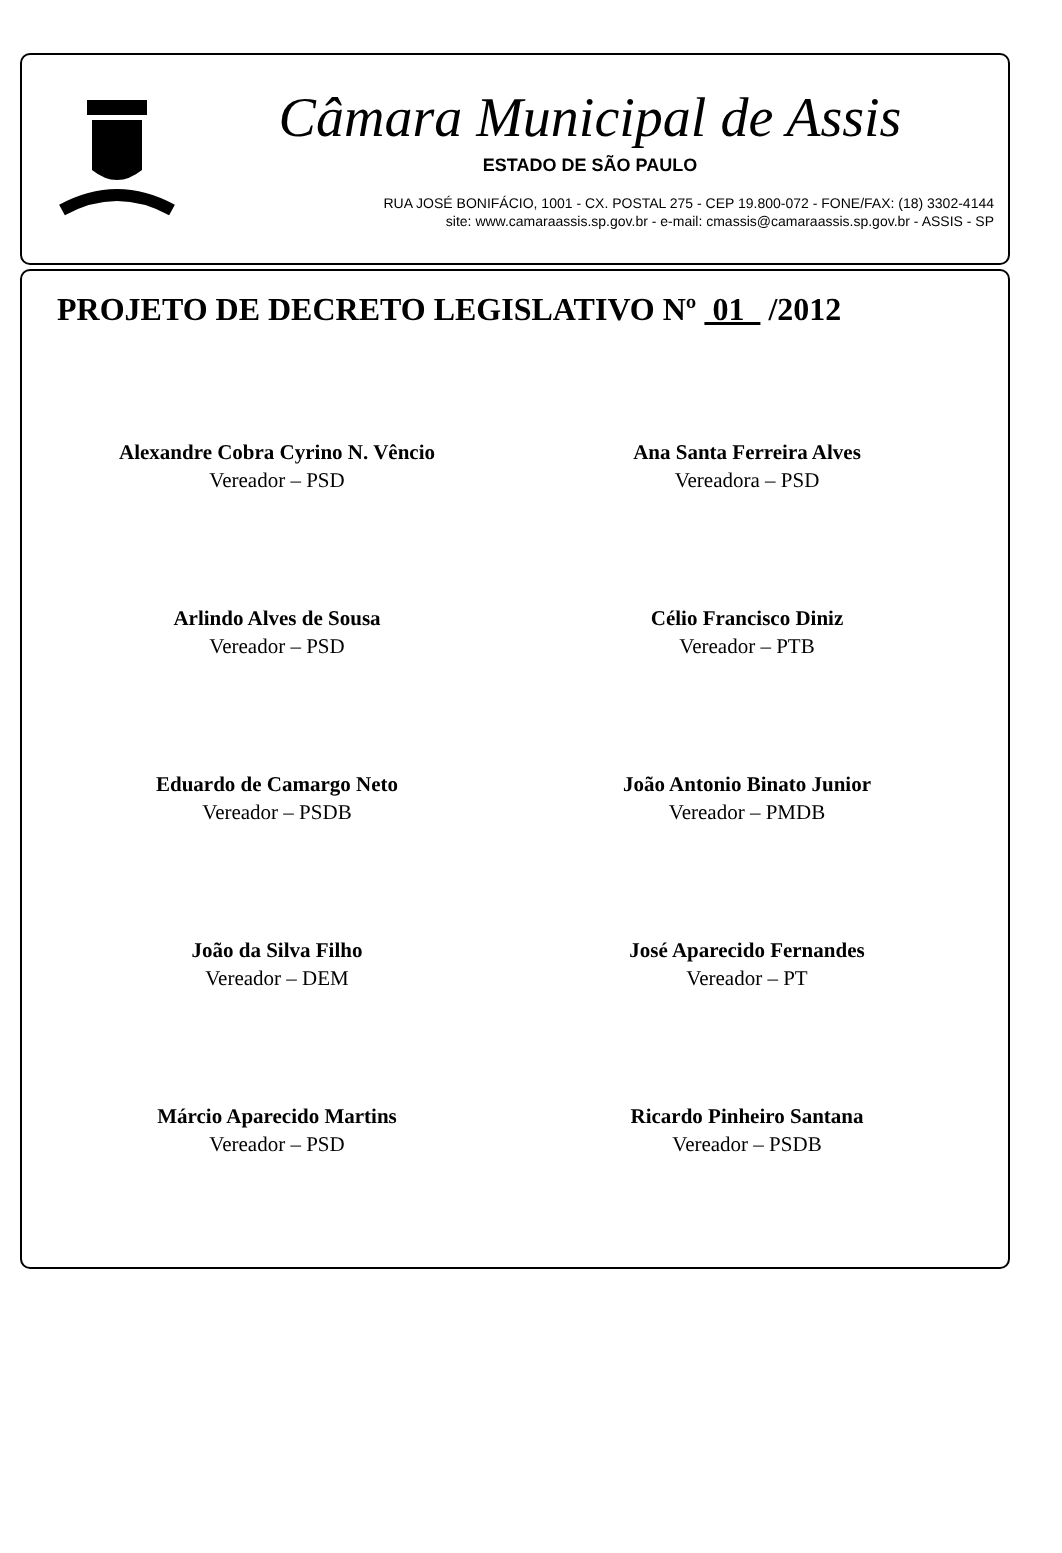Câmara Municipal de Assis
ESTADO DE SÃO PAULO
RUA JOSÉ BONIFÁCIO, 1001 - CX. POSTAL 275 - CEP 19.800-072 - FONE/FAX: (18) 3302-4144
site: www.camaraassis.sp.gov.br - e-mail: cmassis@camaraassis.sp.gov.br - ASSIS - SP
PROJETO DE DECRETO LEGISLATIVO Nº 01 /2012
Alexandre Cobra Cyrino N. Vêncio
Vereador – PSD
Ana Santa Ferreira Alves
Vereadora – PSD
Arlindo Alves de Sousa
Vereador – PSD
Célio Francisco Diniz
Vereador – PTB
Eduardo de Camargo Neto
Vereador – PSDB
João Antonio Binato Junior
Vereador – PMDB
João da Silva Filho
Vereador – DEM
José Aparecido Fernandes
Vereador – PT
Márcio Aparecido Martins
Vereador – PSD
Ricardo Pinheiro Santana
Vereador – PSDB